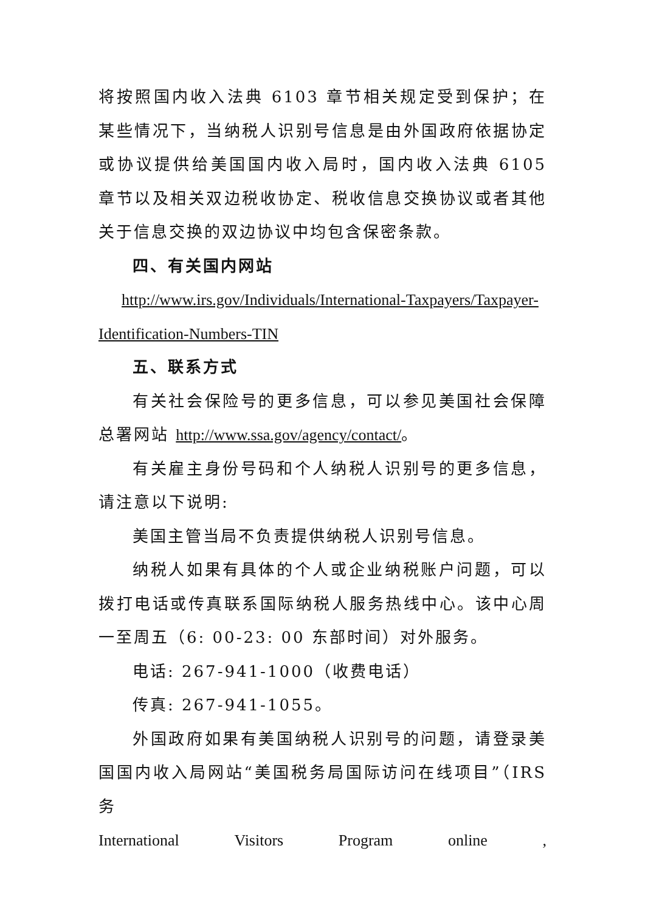将按照国内收入法典 6103 章节相关规定受到保护；在某些情况下，当纳税人识别号信息是由外国政府依据协定或协议提供给美国国内收入局时，国内收入法典 6105 章节以及相关双边税收协定、税收信息交换协议或者其他关于信息交换的双边协议中均包含保密条款。
四、有关国内网站
http://www.irs.gov/Individuals/International-Taxpayers/Taxpayer-Identification-Numbers-TIN
五、联系方式
有关社会保险号的更多信息，可以参见美国社会保障总署网站 http://www.ssa.gov/agency/contact/。
有关雇主身份号码和个人纳税人识别号的更多信息，请注意以下说明:
美国主管当局不负责提供纳税人识别号信息。
纳税人如果有具体的个人或企业纳税账户问题，可以拨打电话或传真联系国际纳税人服务热线中心。该中心周一至周五（6: 00-23: 00 东部时间）对外服务。
电话: 267-941-1000（收费电话）
传真: 267-941-1055。
外国政府如果有美国纳税人识别号的问题，请登录美国国内收入局网站“美国税务局国际访问在线项目”（IRS 务
International Visitors Program online ,